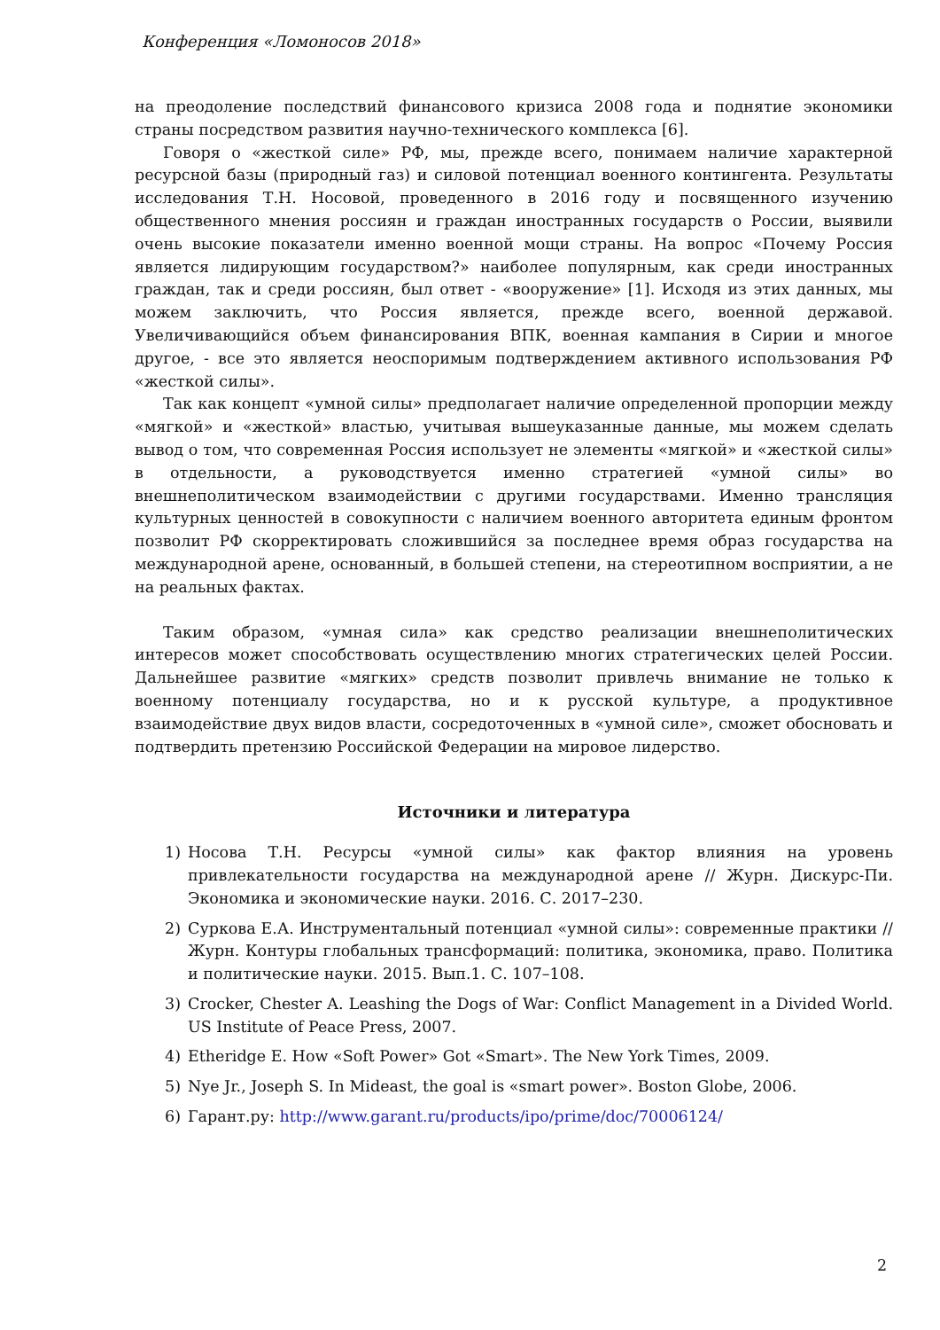Конференция «Ломоносов 2018»
на преодоление последствий финансового кризиса 2008 года и поднятие экономики страны посредством развития научно-технического комплекса [6].
Говоря о «жесткой силе» РФ, мы, прежде всего, понимаем наличие характерной ресурсной базы (природный газ) и силовой потенциал военного контингента. Результаты исследования Т.Н. Носовой, проведенного в 2016 году и посвященного изучению общественного мнения россиян и граждан иностранных государств о России, выявили очень высокие показатели именно военной мощи страны. На вопрос «Почему Россия является лидирующим государством?» наиболее популярным, как среди иностранных граждан, так и среди россиян, был ответ - «вооружение» [1]. Исходя из этих данных, мы можем заключить, что Россия является, прежде всего, военной державой. Увеличивающийся объем финансирования ВПК, военная кампания в Сирии и многое другое, - все это является неоспоримым подтверждением активного использования РФ «жесткой силы».
Так как концепт «умной силы» предполагает наличие определенной пропорции между «мягкой» и «жесткой» властью, учитывая вышеуказанные данные, мы можем сделать вывод о том, что современная Россия использует не элементы «мягкой» и «жесткой силы» в отдельности, а руководствуется именно стратегией «умной силы» во внешнеполитическом взаимодействии с другими государствами. Именно трансляция культурных ценностей в совокупности с наличием военного авторитета единым фронтом позволит РФ скорректировать сложившийся за последнее время образ государства на международной арене, основанный, в большей степени, на стереотипном восприятии, а не на реальных фактах.
Таким образом, «умная сила» как средство реализации внешнеполитических интересов может способствовать осуществлению многих стратегических целей России. Дальнейшее развитие «мягких» средств позволит привлечь внимание не только к военному потенциалу государства, но и к русской культуре, а продуктивное взаимодействие двух видов власти, сосредоточенных в «умной силе», сможет обосновать и подтвердить претензию Российской Федерации на мировое лидерство.
Источники и литература
1) Носова Т.Н. Ресурсы «умной силы» как фактор влияния на уровень привлекательности государства на международной арене // Журн. Дискурс-Пи. Экономика и экономические науки. 2016. С. 2017–230.
2) Суркова Е.А. Инструментальный потенциал «умной силы»: современные практики // Журн. Контуры глобальных трансформаций: политика, экономика, право. Политика и политические науки. 2015. Вып.1. С. 107–108.
3) Crocker, Chester A. Leashing the Dogs of War: Conflict Management in a Divided World. US Institute of Peace Press, 2007.
4) Etheridge E. How «Soft Power» Got «Smart». The New York Times, 2009.
5) Nye Jr., Joseph S. In Mideast, the goal is «smart power». Boston Globe, 2006.
6) Гарант.ру: http://www.garant.ru/products/ipo/prime/doc/70006124/
2